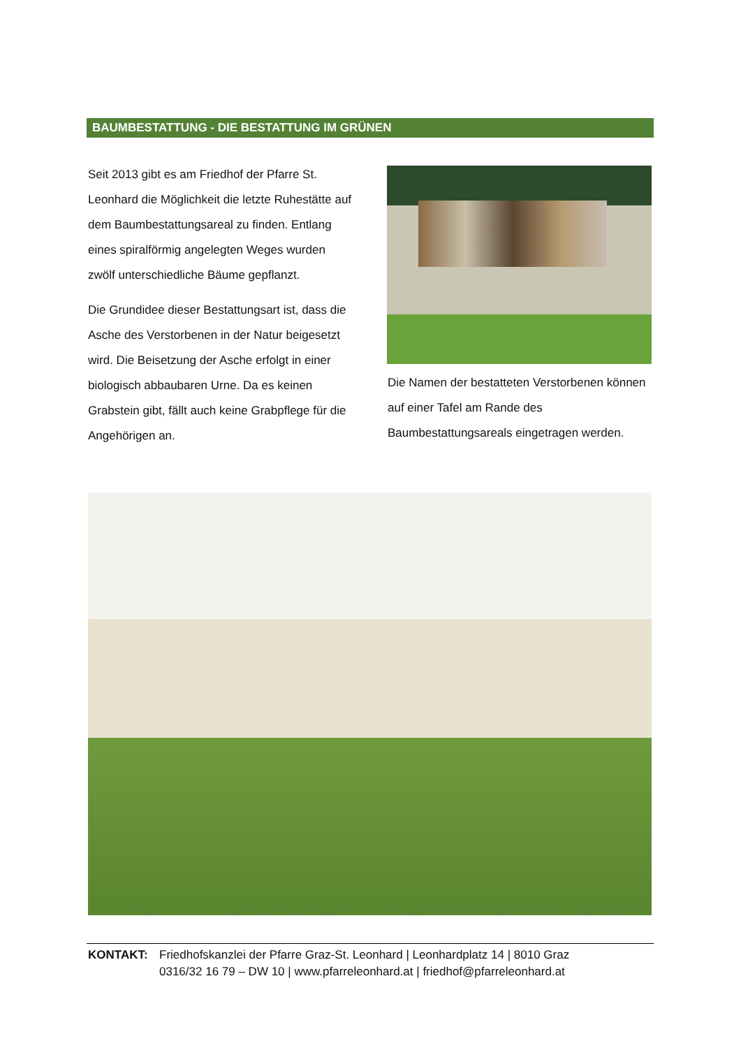BAUMBESTATTUNG - DIE BESTATTUNG IM GRÜNEN
Seit 2013 gibt es am Friedhof der Pfarre St. Leonhard die Möglichkeit die letzte Ruhestätte auf dem Baumbestattungsareal zu finden. Entlang eines spiralförmig angelegten Weges wurden zwölf unterschiedliche Bäume gepflanzt.
Die Grundidee dieser Bestattungsart ist, dass die Asche des Verstorbenen in der Natur beigesetzt wird. Die Beisetzung der Asche erfolgt in einer biologisch abbaubaren Urne. Da es keinen Grabstein gibt, fällt auch keine Grabpflege für die Angehörigen an.
Die Namen der bestatteten Verstorbenen können auf einer Tafel am Rande des Baumbestattungsareals eingetragen werden.
KONTAKT: Friedhofskanzlei der Pfarre Graz-St. Leonhard | Leonhardplatz 14 | 8010 Graz
0316/32 16 79 – DW 10 | www.pfarreleonhard.at | friedhof@pfarreleonhard.at